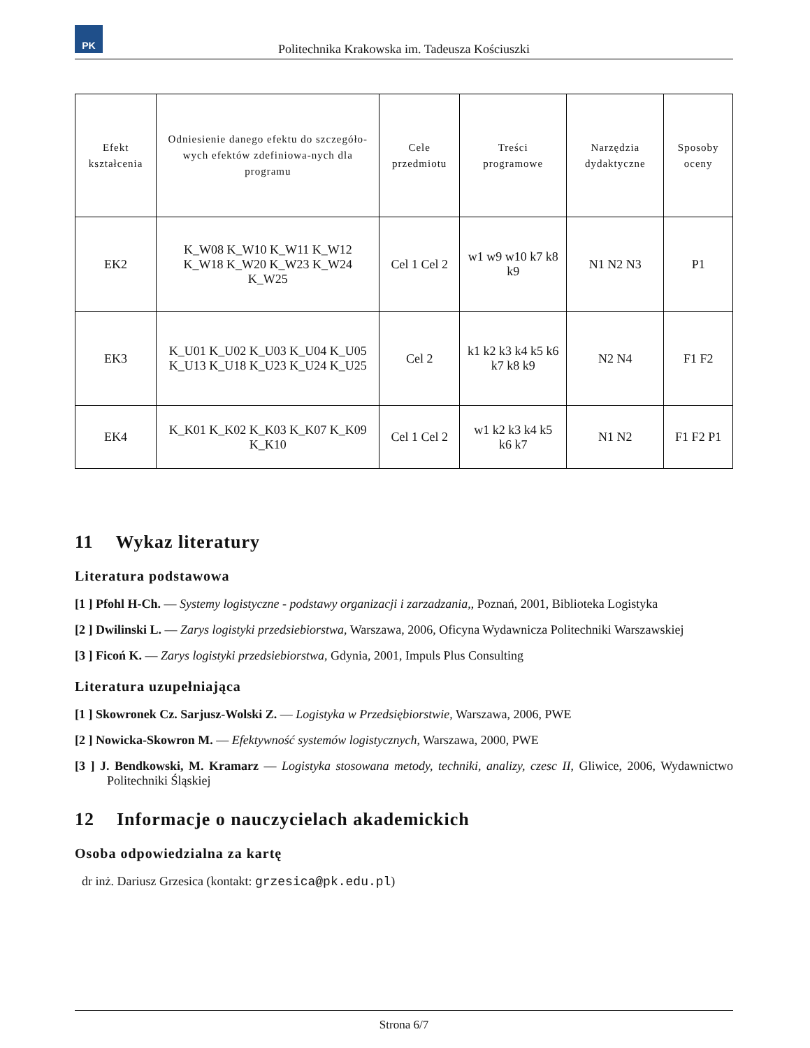PK
Politechnika Krakowska im. Tadeusza Kościuszki
| Efekt kształcenia | Odniesienie danego efektu do szczegóło-wych efektów zdefiniowa-nych dla programu | Cele przedmiotu | Treści programowe | Narzędzia dydaktyczne | Sposoby oceny |
| --- | --- | --- | --- | --- | --- |
| EK2 | K_W08 K_W10 K_W11 K_W12 K_W18 K_W20 K_W23 K_W24 K_W25 | Cel 1 Cel 2 | w1 w9 w10 k7 k8 k9 | N1 N2 N3 | P1 |
| EK3 | K_U01 K_U02 K_U03 K_U04 K_U05 K_U13 K_U18 K_U23 K_U24 K_U25 | Cel 2 | k1 k2 k3 k4 k5 k6 k7 k8 k9 | N2 N4 | F1 F2 |
| EK4 | K_K01 K_K02 K_K03 K_K07 K_K09 K_K10 | Cel 1 Cel 2 | w1 k2 k3 k4 k5 k6 k7 | N1 N2 | F1 F2 P1 |
11 Wykaz literatury
Literatura podstawowa
[1 ] Pfohl H-Ch. — Systemy logistyczne - podstawy organizacji i zarzadzania,, Poznań, 2001, Biblioteka Logistyka
[2 ] Dwilinski L. — Zarys logistyki przedsiebiorstwa, Warszawa, 2006, Oficyna Wydawnicza Politechniki Warszawskiej
[3 ] Ficoń K. — Zarys logistyki przedsiebiorstwa, Gdynia, 2001, Impuls Plus Consulting
Literatura uzupełniająca
[1 ] Skowronek Cz. Sarjusz-Wolski Z. — Logistyka w Przedsiębiorstwie, Warszawa, 2006, PWE
[2 ] Nowicka-Skowron M. — Efektywność systemów logistycznych, Warszawa, 2000, PWE
[3 ] J. Bendkowski, M. Kramarz — Logistyka stosowana metody, techniki, analizy, czesc II, Gliwice, 2006, Wydawnictwo Politechniki Śląskiej
12 Informacje o nauczycielach akademickich
Osoba odpowiedzialna za kartę
dr inż. Dariusz Grzesica (kontakt: grzesica@pk.edu.pl)
Strona 6/7